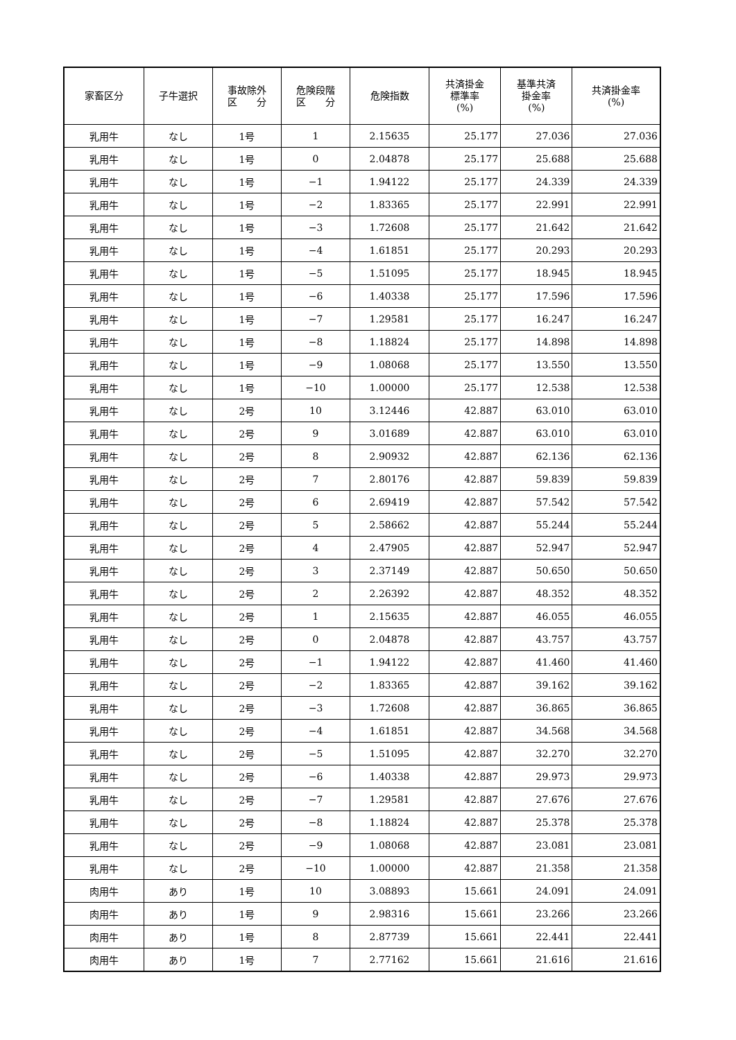| 家畜区分 | 子牛選択 | 事故除外 区 分 | 危険段階 区 分 | 危険指数 | 共済掛金 標準率 (%) | 基準共済 掛金率 (%) | 共済掛金率 (%) |
| --- | --- | --- | --- | --- | --- | --- | --- |
| 乳用牛 | なし | 1号 | 1 | 2.15635 | 25.177 | 27.036 | 27.036 |
| 乳用牛 | なし | 1号 | 0 | 2.04878 | 25.177 | 25.688 | 25.688 |
| 乳用牛 | なし | 1号 | −1 | 1.94122 | 25.177 | 24.339 | 24.339 |
| 乳用牛 | なし | 1号 | −2 | 1.83365 | 25.177 | 22.991 | 22.991 |
| 乳用牛 | なし | 1号 | −3 | 1.72608 | 25.177 | 21.642 | 21.642 |
| 乳用牛 | なし | 1号 | −4 | 1.61851 | 25.177 | 20.293 | 20.293 |
| 乳用牛 | なし | 1号 | −5 | 1.51095 | 25.177 | 18.945 | 18.945 |
| 乳用牛 | なし | 1号 | −6 | 1.40338 | 25.177 | 17.596 | 17.596 |
| 乳用牛 | なし | 1号 | −7 | 1.29581 | 25.177 | 16.247 | 16.247 |
| 乳用牛 | なし | 1号 | −8 | 1.18824 | 25.177 | 14.898 | 14.898 |
| 乳用牛 | なし | 1号 | −9 | 1.08068 | 25.177 | 13.550 | 13.550 |
| 乳用牛 | なし | 1号 | −10 | 1.00000 | 25.177 | 12.538 | 12.538 |
| 乳用牛 | なし | 2号 | 10 | 3.12446 | 42.887 | 63.010 | 63.010 |
| 乳用牛 | なし | 2号 | 9 | 3.01689 | 42.887 | 63.010 | 63.010 |
| 乳用牛 | なし | 2号 | 8 | 2.90932 | 42.887 | 62.136 | 62.136 |
| 乳用牛 | なし | 2号 | 7 | 2.80176 | 42.887 | 59.839 | 59.839 |
| 乳用牛 | なし | 2号 | 6 | 2.69419 | 42.887 | 57.542 | 57.542 |
| 乳用牛 | なし | 2号 | 5 | 2.58662 | 42.887 | 55.244 | 55.244 |
| 乳用牛 | なし | 2号 | 4 | 2.47905 | 42.887 | 52.947 | 52.947 |
| 乳用牛 | なし | 2号 | 3 | 2.37149 | 42.887 | 50.650 | 50.650 |
| 乳用牛 | なし | 2号 | 2 | 2.26392 | 42.887 | 48.352 | 48.352 |
| 乳用牛 | なし | 2号 | 1 | 2.15635 | 42.887 | 46.055 | 46.055 |
| 乳用牛 | なし | 2号 | 0 | 2.04878 | 42.887 | 43.757 | 43.757 |
| 乳用牛 | なし | 2号 | −1 | 1.94122 | 42.887 | 41.460 | 41.460 |
| 乳用牛 | なし | 2号 | −2 | 1.83365 | 42.887 | 39.162 | 39.162 |
| 乳用牛 | なし | 2号 | −3 | 1.72608 | 42.887 | 36.865 | 36.865 |
| 乳用牛 | なし | 2号 | −4 | 1.61851 | 42.887 | 34.568 | 34.568 |
| 乳用牛 | なし | 2号 | −5 | 1.51095 | 42.887 | 32.270 | 32.270 |
| 乳用牛 | なし | 2号 | −6 | 1.40338 | 42.887 | 29.973 | 29.973 |
| 乳用牛 | なし | 2号 | −7 | 1.29581 | 42.887 | 27.676 | 27.676 |
| 乳用牛 | なし | 2号 | −8 | 1.18824 | 42.887 | 25.378 | 25.378 |
| 乳用牛 | なし | 2号 | −9 | 1.08068 | 42.887 | 23.081 | 23.081 |
| 乳用牛 | なし | 2号 | −10 | 1.00000 | 42.887 | 21.358 | 21.358 |
| 肉用牛 | あり | 1号 | 10 | 3.08893 | 15.661 | 24.091 | 24.091 |
| 肉用牛 | あり | 1号 | 9 | 2.98316 | 15.661 | 23.266 | 23.266 |
| 肉用牛 | あり | 1号 | 8 | 2.87739 | 15.661 | 22.441 | 22.441 |
| 肉用牛 | あり | 1号 | 7 | 2.77162 | 15.661 | 21.616 | 21.616 |